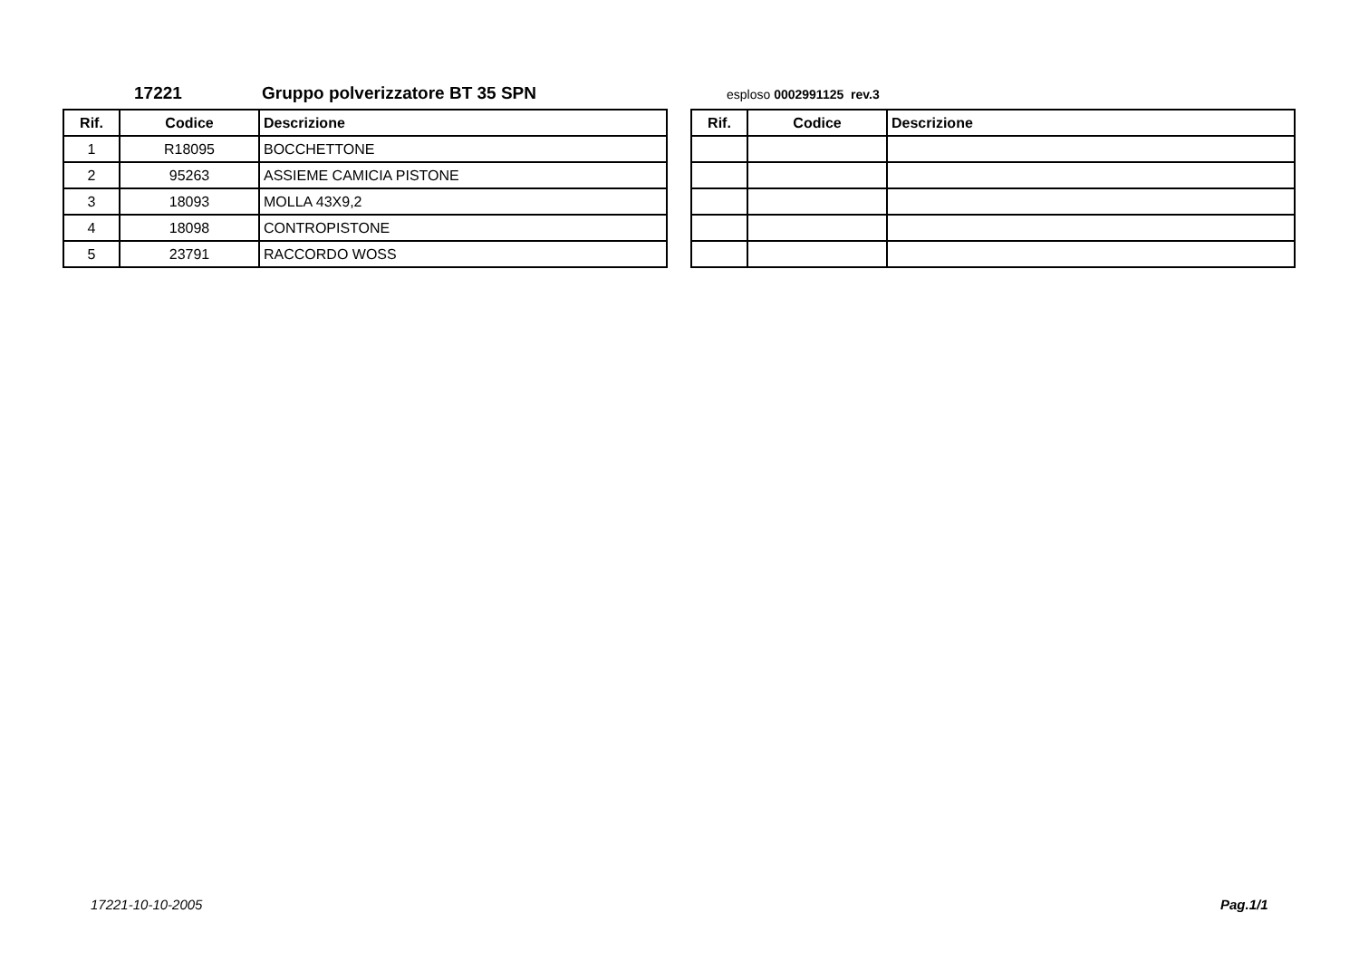17221 Gruppo polverizzatore BT 35 SPN esploso 0002991125 rev.3
| Rif. | Codice | Descrizione |
| --- | --- | --- |
| 1 | R18095 | BOCCHETTONE |
| 2 | 95263 | ASSIEME CAMICIA PISTONE |
| 3 | 18093 | MOLLA 43X9,2 |
| 4 | 18098 | CONTROPISTONE |
| 5 | 23791 | RACCORDO WOSS |
| Rif. | Codice | Descrizione |
| --- | --- | --- |
17221-10-10-2005 Pag.1/1